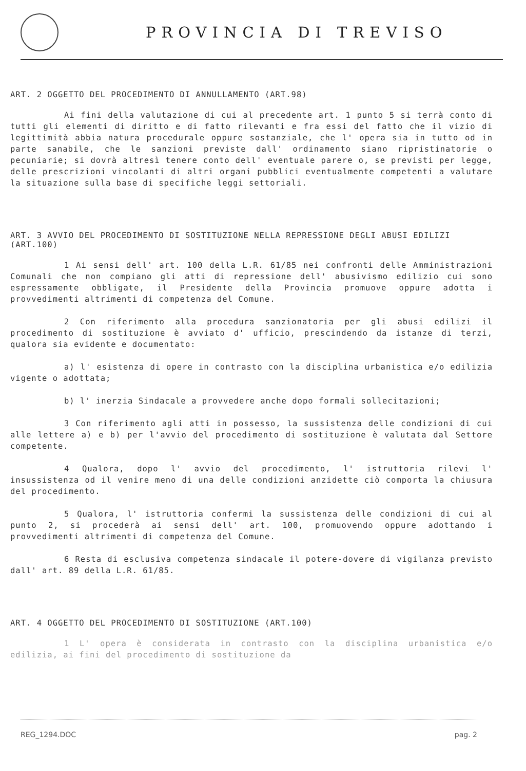PROVINCIA DI TREVISO
ART. 2 OGGETTO DEL PROCEDIMENTO DI ANNULLAMENTO (ART.98)
Ai fini della valutazione di cui al precedente art. 1 punto 5 si terrà conto di tutti gli elementi di diritto e di fatto rilevanti e fra essi del fatto che il vizio di legittimità abbia natura procedurale oppure sostanziale, che l' opera sia in tutto od in parte sanabile, che le sanzioni previste dall' ordinamento siano ripristinatorie o pecuniarie; si dovrà altresì tenere conto dell' eventuale parere o, se previsti per legge, delle prescrizioni vincolanti di altri organi pubblici eventualmente competenti a valutare la situazione sulla base di specifiche leggi settoriali.
ART. 3 AVVIO DEL PROCEDIMENTO DI SOSTITUZIONE NELLA REPRESSIONE DEGLI ABUSI EDILIZI (ART.100)
1 Ai sensi dell' art. 100 della L.R. 61/85 nei confronti delle Amministrazioni Comunali che non compiano gli atti di repressione dell' abusivismo edilizio cui sono espressamente obbligate, il Presidente della Provincia promuove oppure adotta i provvedimenti altrimenti di competenza del Comune.
2 Con riferimento alla procedura sanzionatoria per gli abusi edilizi il procedimento di sostituzione è avviato d' ufficio, prescindendo da istanze di terzi, qualora sia evidente e documentato:
a) l' esistenza di opere in contrasto con la disciplina urbanistica e/o edilizia vigente o adottata;
b) l' inerzia Sindacale a provvedere anche dopo formali sollecitazioni;
3 Con riferimento agli atti in possesso, la sussistenza delle condizioni di cui alle lettere a) e b) per l'avvio del procedimento di sostituzione è valutata dal Settore competente.
4 Qualora, dopo l' avvio del procedimento, l' istruttoria rilevi l' insussistenza od il venire meno di una delle condizioni anzidette ciò comporta la chiusura del procedimento.
5 Qualora, l' istruttoria confermi la sussistenza delle condizioni di cui al punto 2, si procederà ai sensi dell' art. 100, promuovendo oppure adottando i provvedimenti altrimenti di competenza del Comune.
6 Resta di esclusiva competenza sindacale il potere-dovere di vigilanza previsto dall' art. 89 della L.R. 61/85.
ART. 4 OGGETTO DEL PROCEDIMENTO DI SOSTITUZIONE (ART.100)
1 L' opera è considerata in contrasto con la disciplina urbanistica e/o edilizia, ai fini del procedimento di sostituzione da
REG_1294.DOC pag. 2